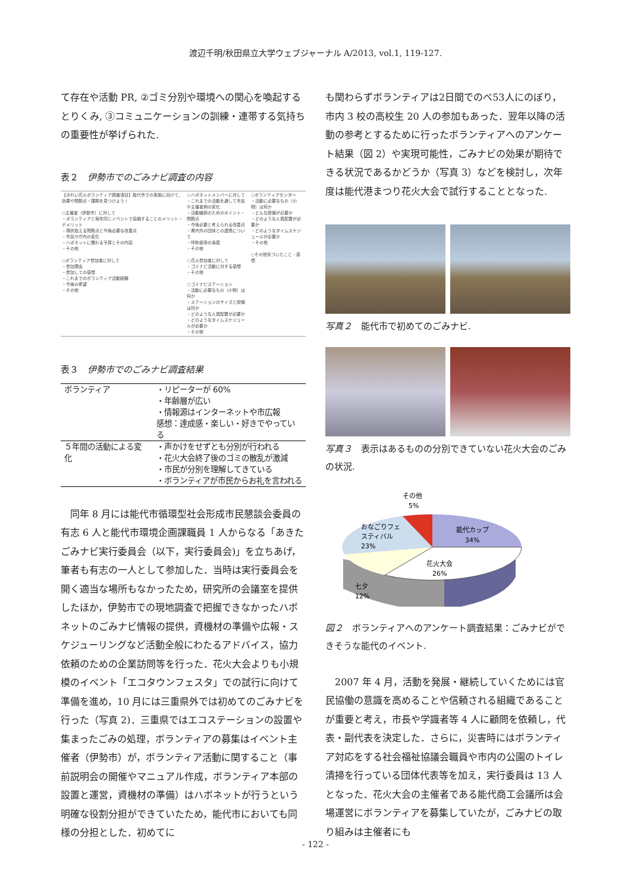渡辺千明/秋田県立大学ウェブジャーナル A/2013, vol.1, 119-127.
て存在や活動 PR, ②ゴミ分別や環境への関心を喚起するとりくみ, ③コミュニケーションの訓練・連帯する気持ち　の重要性が挙げられた.
表２　伊勢市でのごみナビ調査の内容
| 【きれい花火ボランティア調査項目】能代市での実施に向けて、効果や問題点・課題を見つけよう！ ○主催者（伊勢市）に対して ・ボランティアと毎年同じイベントで協働することのメリット・デメリット ・現状抱える問題点と今後必要な改善点 ・市民や庁内の変化 ・ハボネットに関わる予算とその内容 ・その他 ○ボランティア参加者に対して ・参加理由 ・参加しての感想 ・これまでのボランティア活動経験 ・今後の希望 ・その他 | ○ハボネットメンバーに対して ・これまでの活動を通して市民や主催者側の変化 ・活動継続のためのポイント・問題点 ・今後必要と考えられる改善点 ・県内外の団体との連携について ・呼称使用の承諾 ・その他 ○花火参加者に対して ・ゴミナビ活動に対する感想 ・その他 ○ゴミナビステーション ・活動に必要なもの（小物）は何か ・ステーションのサイズと設備は何か ・どのような人員配置が必要か ・どのようなタイムスケジュールが必要か ・その他 | ○ボランティアセンター ・活動に必要なもの（小物）は何か ・どんな設備が必要か ・どのような人員配置が必要か ・どのようなタイムスケジュールが必要か ・その他 ○その他気づいたこと・感想 |
表３　伊勢市でのごみナビ調査結果
| ボランティア | ・リピーターが 60% ・年齢層が広い ・情報源はインターネットや市広報 感想：達成感・楽しい・好きでやっている |
| ５年間の活動による変化 | ・声かけをせずとも分別が行われる ・花火大会終了後のゴミの散乱が激減 ・市民が分別を理解してきている ・ボランティアが市民からお礼を言われる |
　同年 8 月には能代市循環型社会形成市民懇談会委員の有志 6 人と能代市環境企画課職員 1 人からなる「あきたごみナビ実行委員会（以下，実行委員会)」を立ちあげ，筆者も有志の一人として参加した．当時は実行委員会を開く適当な場所もなかったため，研究所の会議室を提供したほか，伊勢市での現地調査で把握できなかったハボネットのごみナビ情報の提供，資機材の準備や広報・スケジューリングなど活動全般にわたるアドバイス，協力依頼のための企業訪問等を行った．花火大会よりも小規模のイベント「エコタウンフェスタ」での試行に向けて準備を進め，10 月には三重県外では初めてのごみナビを行った（写真 2)．三重県ではエコステーションの設置や集まったごみの処理，ボランティアの募集はイベント主催者（伊勢市）が，ボランティア活動に関すること（事前説明会の開催やマニュアル作成，ボランティア本部の設置と運営，資機材の準備）はハボネットが行うという明確な役割分担ができていたため，能代市においても同様の分担とした．初めてに
も関わらずボランティアは2日間でのべ53人にのぼり，市内 3 校の高校生 20 人の参加もあった．翌年以降の活動の参考とするために行ったボランティアへのアンケート結果（図 2）や実現可能性，ごみナビの効果が期待できる状況であるかどうか（写真 3）などを検討し，次年度は能代港まつり花火大会で試行することとなった.
写真２　能代市で初めてのごみナビ.
写真３　表示はあるものの分別できていない花火大会のごみの状況.
その他
5%
能代カップ
34%
おなごりフェ
スティバル
23%
花火大会
26%
七夕
12%
図２　ボランティアへのアンケート調査結果：ごみナビができそうな能代のイベント.
　2007 年 4 月，活動を発展・継続していくためには官民協働の意識を高めることや信頼される組織であることが重要と考え，市長や学識者等 4 人に顧問を依頼し，代表・副代表を決定した．さらに，災害時にはボランティア対応をする社会福祉協議会職員や市内の公園のトイレ清掃を行っている団体代表等を加え，実行委員は 13 人となった．花火大会の主催者である能代商工会議所は会場運営にボランティアを募集していたが，ごみナビの取り組みは主催者にも
- 122 -